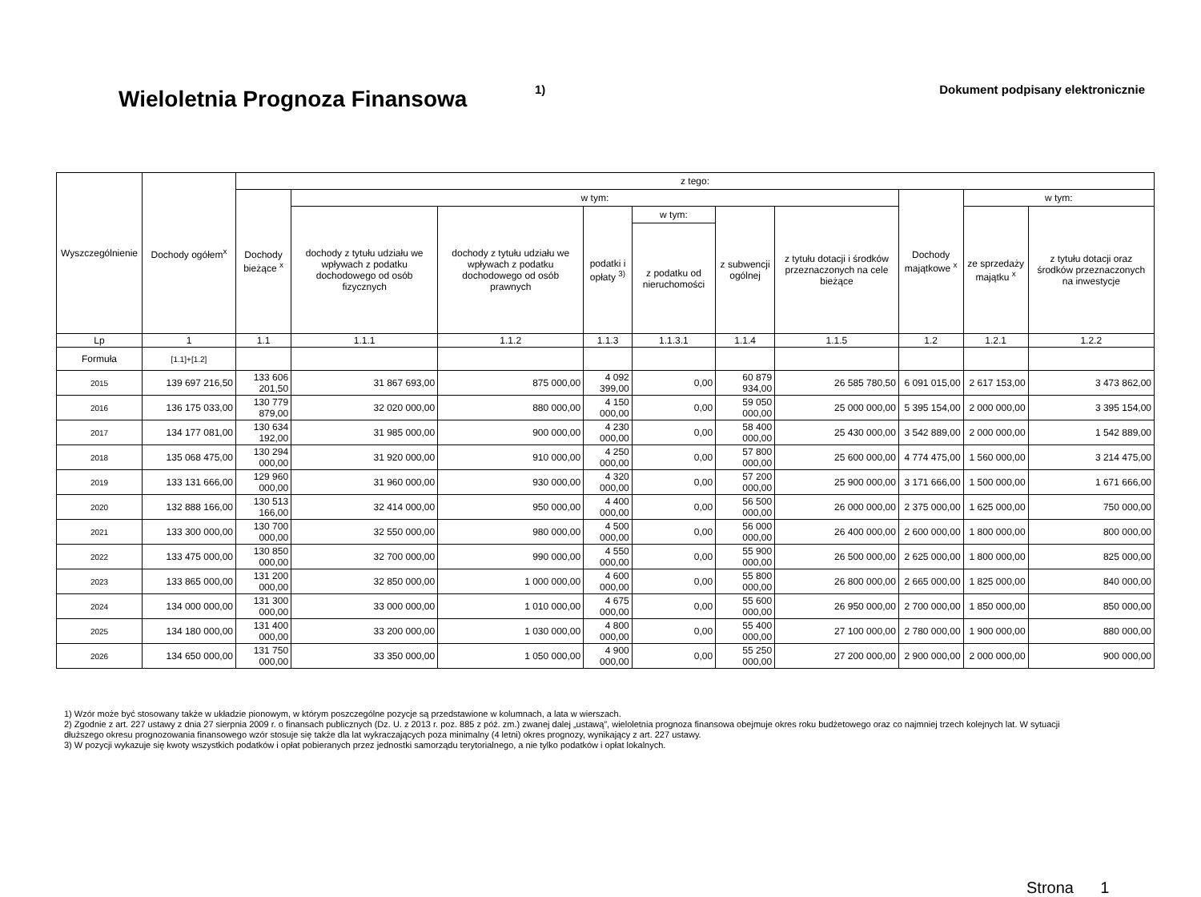Wieloletnia Prognoza Finansowa 1)
Dokument podpisany elektronicznie
| Wyszczególnienie | Dochody ogółem<sup>x</sup> | z tego: | | | | | | | | | |
| --- | --- | --- | --- | --- | --- | --- | --- | --- | --- | --- | --- |
| | | Dochody bieżące <sup>x</sup> | w tym: | | | | | | Dochody majątkowe <sup>x</sup> | w tym: | |
| | | | dochody z tytułu udziału we wpływach z podatku dochodowego od osób fizycznych | dochody z tytułu udziału we wpływach z podatku dochodowego od osób prawnych | podatki i opłaty <sup>3)</sup> | w tym: | z subwencji ogólnej | z tytułu dotacji i środków przeznaczonych na cele bieżące | | ze sprzedaży majątku <sup>x</sup> | z tytułu dotacji oraz środków przeznaczonych na inwestycje |
| | | | | | | z podatku od nieruchomości | | | | | |
| Lp | 1 | 1.1 | 1.1.1 | 1.1.2 | 1.1.3 | 1.1.3.1 | 1.1.4 | 1.1.5 | 1.2 | 1.2.1 | 1.2.2 |
| Formuła | [1.1]+[1.2] | | | | | | | | | | |
| 2015 | 139 697 216,50 | 133 606 201,50 | 31 867 693,00 | 875 000,00 | 4 092 399,00 | 0,00 | 60 879 934,00 | 26 585 780,50 | 6 091 015,00 | 2 617 153,00 | 3 473 862,00 |
| 2016 | 136 175 033,00 | 130 779 879,00 | 32 020 000,00 | 880 000,00 | 4 150 000,00 | 0,00 | 59 050 000,00 | 25 000 000,00 | 5 395 154,00 | 2 000 000,00 | 3 395 154,00 |
| 2017 | 134 177 081,00 | 130 634 192,00 | 31 985 000,00 | 900 000,00 | 4 230 000,00 | 0,00 | 58 400 000,00 | 25 430 000,00 | 3 542 889,00 | 2 000 000,00 | 1 542 889,00 |
| 2018 | 135 068 475,00 | 130 294 000,00 | 31 920 000,00 | 910 000,00 | 4 250 000,00 | 0,00 | 57 800 000,00 | 25 600 000,00 | 4 774 475,00 | 1 560 000,00 | 3 214 475,00 |
| 2019 | 133 131 666,00 | 129 960 000,00 | 31 960 000,00 | 930 000,00 | 4 320 000,00 | 0,00 | 57 200 000,00 | 25 900 000,00 | 3 171 666,00 | 1 500 000,00 | 1 671 666,00 |
| 2020 | 132 888 166,00 | 130 513 166,00 | 32 414 000,00 | 950 000,00 | 4 400 000,00 | 0,00 | 56 500 000,00 | 26 000 000,00 | 2 375 000,00 | 1 625 000,00 | 750 000,00 |
| 2021 | 133 300 000,00 | 130 700 000,00 | 32 550 000,00 | 980 000,00 | 4 500 000,00 | 0,00 | 56 000 000,00 | 26 400 000,00 | 2 600 000,00 | 1 800 000,00 | 800 000,00 |
| 2022 | 133 475 000,00 | 130 850 000,00 | 32 700 000,00 | 990 000,00 | 4 550 000,00 | 0,00 | 55 900 000,00 | 26 500 000,00 | 2 625 000,00 | 1 800 000,00 | 825 000,00 |
| 2023 | 133 865 000,00 | 131 200 000,00 | 32 850 000,00 | 1 000 000,00 | 4 600 000,00 | 0,00 | 55 800 000,00 | 26 800 000,00 | 2 665 000,00 | 1 825 000,00 | 840 000,00 |
| 2024 | 134 000 000,00 | 131 300 000,00 | 33 000 000,00 | 1 010 000,00 | 4 675 000,00 | 0,00 | 55 600 000,00 | 26 950 000,00 | 2 700 000,00 | 1 850 000,00 | 850 000,00 |
| 2025 | 134 180 000,00 | 131 400 000,00 | 33 200 000,00 | 1 030 000,00 | 4 800 000,00 | 0,00 | 55 400 000,00 | 27 100 000,00 | 2 780 000,00 | 1 900 000,00 | 880 000,00 |
| 2026 | 134 650 000,00 | 131 750 000,00 | 33 350 000,00 | 1 050 000,00 | 4 900 000,00 | 0,00 | 55 250 000,00 | 27 200 000,00 | 2 900 000,00 | 2 000 000,00 | 900 000,00 |
1) Wzór może być stosowany także w układzie pionowym, w którym poszczególne pozycje są przedstawione w kolumnach, a lata w wierszach.
2) Zgodnie z art. 227 ustawy z dnia 27 sierpnia 2009 r. o finansach publicznych (Dz. U. z 2013 r. poz. 885 z póź. zm.) zwanej dalej „ustawą”, wieloletnia prognoza finansowa obejmuje okres roku budżetowego oraz co najmniej trzech kolejnych lat. W sytuacji dłuższego okresu prognozowania finansowego wzór stosuje się także dla lat wykraczających poza minimalny (4 letni) okres prognozy, wynikający z art. 227 ustawy.
3) W pozycji wykazuje się kwoty wszystkich podatków i opłat pobieranych przez jednostki samorządu terytorialnego, a nie tylko podatków i opłat lokalnych.
Strona 1